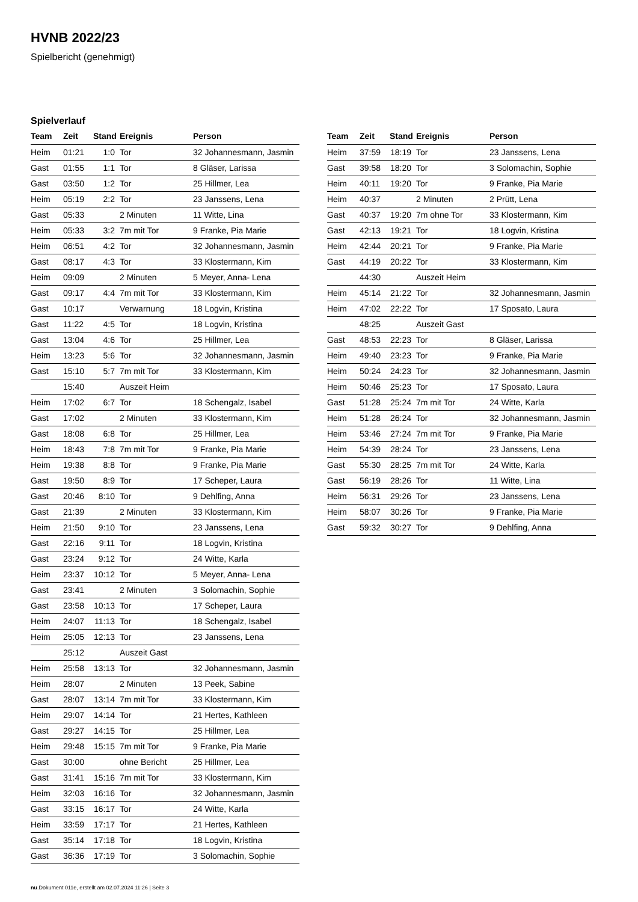HVNB 2022/23
Spielbericht (genehmigt)
Spielverlauf
| Team | Zeit | Stand | Ereignis | Person |
| --- | --- | --- | --- | --- |
| Heim | 01:21 | 1:0 | Tor | 32 Johannesmann, Jasmin |
| Gast | 01:55 | 1:1 | Tor | 8 Gläser, Larissa |
| Gast | 03:50 | 1:2 | Tor | 25 Hillmer, Lea |
| Heim | 05:19 | 2:2 | Tor | 23 Janssens, Lena |
| Gast | 05:33 | | 2 Minuten | 11 Witte, Lina |
| Heim | 05:33 | 3:2 | 7m mit Tor | 9 Franke, Pia Marie |
| Heim | 06:51 | 4:2 | Tor | 32 Johannesmann, Jasmin |
| Gast | 08:17 | 4:3 | Tor | 33 Klostermann, Kim |
| Heim | 09:09 | | 2 Minuten | 5 Meyer, Anna- Lena |
| Gast | 09:17 | 4:4 | 7m mit Tor | 33 Klostermann, Kim |
| Gast | 10:17 | | Verwarnung | 18 Logvin, Kristina |
| Gast | 11:22 | 4:5 | Tor | 18 Logvin, Kristina |
| Gast | 13:04 | 4:6 | Tor | 25 Hillmer, Lea |
| Heim | 13:23 | 5:6 | Tor | 32 Johannesmann, Jasmin |
| Gast | 15:10 | 5:7 | 7m mit Tor | 33 Klostermann, Kim |
| | 15:40 | | Auszeit Heim | |
| Heim | 17:02 | 6:7 | Tor | 18 Schengalz, Isabel |
| Gast | 17:02 | | 2 Minuten | 33 Klostermann, Kim |
| Gast | 18:08 | 6:8 | Tor | 25 Hillmer, Lea |
| Heim | 18:43 | 7:8 | 7m mit Tor | 9 Franke, Pia Marie |
| Heim | 19:38 | 8:8 | Tor | 9 Franke, Pia Marie |
| Gast | 19:50 | 8:9 | Tor | 17 Scheper, Laura |
| Gast | 20:46 | 8:10 | Tor | 9 Dehlfing, Anna |
| Gast | 21:39 | | 2 Minuten | 33 Klostermann, Kim |
| Heim | 21:50 | 9:10 | Tor | 23 Janssens, Lena |
| Gast | 22:16 | 9:11 | Tor | 18 Logvin, Kristina |
| Gast | 23:24 | 9:12 | Tor | 24 Witte, Karla |
| Heim | 23:37 | 10:12 | Tor | 5 Meyer, Anna- Lena |
| Gast | 23:41 | | 2 Minuten | 3 Solomachin, Sophie |
| Gast | 23:58 | 10:13 | Tor | 17 Scheper, Laura |
| Heim | 24:07 | 11:13 | Tor | 18 Schengalz, Isabel |
| Heim | 25:05 | 12:13 | Tor | 23 Janssens, Lena |
| | 25:12 | | Auszeit Gast | |
| Heim | 25:58 | 13:13 | Tor | 32 Johannesmann, Jasmin |
| Heim | 28:07 | | 2 Minuten | 13 Peek, Sabine |
| Gast | 28:07 | 13:14 | 7m mit Tor | 33 Klostermann, Kim |
| Heim | 29:07 | 14:14 | Tor | 21 Hertes, Kathleen |
| Gast | 29:27 | 14:15 | Tor | 25 Hillmer, Lea |
| Heim | 29:48 | 15:15 | 7m mit Tor | 9 Franke, Pia Marie |
| Gast | 30:00 | | ohne Bericht | 25 Hillmer, Lea |
| Gast | 31:41 | 15:16 | 7m mit Tor | 33 Klostermann, Kim |
| Heim | 32:03 | 16:16 | Tor | 32 Johannesmann, Jasmin |
| Gast | 33:15 | 16:17 | Tor | 24 Witte, Karla |
| Heim | 33:59 | 17:17 | Tor | 21 Hertes, Kathleen |
| Gast | 35:14 | 17:18 | Tor | 18 Logvin, Kristina |
| Gast | 36:36 | 17:19 | Tor | 3 Solomachin, Sophie |
| Team | Zeit | Stand | Ereignis | Person |
| --- | --- | --- | --- | --- |
| Heim | 37:59 | 18:19 | Tor | 23 Janssens, Lena |
| Gast | 39:58 | 18:20 | Tor | 3 Solomachin, Sophie |
| Heim | 40:11 | 19:20 | Tor | 9 Franke, Pia Marie |
| Heim | 40:37 | | 2 Minuten | 2 Prütt, Lena |
| Gast | 40:37 | 19:20 | 7m ohne Tor | 33 Klostermann, Kim |
| Gast | 42:13 | 19:21 | Tor | 18 Logvin, Kristina |
| Heim | 42:44 | 20:21 | Tor | 9 Franke, Pia Marie |
| Gast | 44:19 | 20:22 | Tor | 33 Klostermann, Kim |
| | 44:30 | | Auszeit Heim | |
| Heim | 45:14 | 21:22 | Tor | 32 Johannesmann, Jasmin |
| Heim | 47:02 | 22:22 | Tor | 17 Sposato, Laura |
| | 48:25 | | Auszeit Gast | |
| Gast | 48:53 | 22:23 | Tor | 8 Gläser, Larissa |
| Heim | 49:40 | 23:23 | Tor | 9 Franke, Pia Marie |
| Heim | 50:24 | 24:23 | Tor | 32 Johannesmann, Jasmin |
| Heim | 50:46 | 25:23 | Tor | 17 Sposato, Laura |
| Gast | 51:28 | 25:24 | 7m mit Tor | 24 Witte, Karla |
| Heim | 51:28 | 26:24 | Tor | 32 Johannesmann, Jasmin |
| Heim | 53:46 | 27:24 | 7m mit Tor | 9 Franke, Pia Marie |
| Heim | 54:39 | 28:24 | Tor | 23 Janssens, Lena |
| Gast | 55:30 | 28:25 | 7m mit Tor | 24 Witte, Karla |
| Gast | 56:19 | 28:26 | Tor | 11 Witte, Lina |
| Heim | 56:31 | 29:26 | Tor | 23 Janssens, Lena |
| Heim | 58:07 | 30:26 | Tor | 9 Franke, Pia Marie |
| Gast | 59:32 | 30:27 | Tor | 9 Dehlfing, Anna |
nu.Dokument 011e, erstellt am 02.07.2024 11:26 | Seite 3